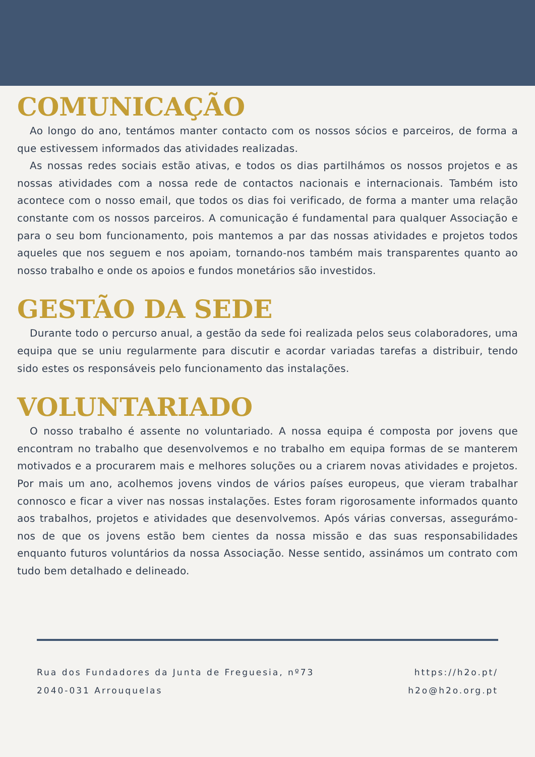COMUNICAÇÃO
Ao longo do ano, tentámos manter contacto com os nossos sócios e parceiros, de forma a que estivessem informados das atividades realizadas.
As nossas redes sociais estão ativas, e todos os dias partilhámos os nossos projetos e as nossas atividades com a nossa rede de contactos nacionais e internacionais. Também isto acontece com o nosso email, que todos os dias foi verificado, de forma a manter uma relação constante com os nossos parceiros. A comunicação é fundamental para qualquer Associação e para o seu bom funcionamento, pois mantemos a par das nossas atividades e projetos todos aqueles que nos seguem e nos apoiam, tornando-nos também mais transparentes quanto ao nosso trabalho e onde os apoios e fundos monetários são investidos.
GESTÃO DA SEDE
Durante todo o percurso anual, a gestão da sede foi realizada pelos seus colaboradores, uma equipa que se uniu regularmente para discutir e acordar variadas tarefas a distribuir, tendo sido estes os responsáveis pelo funcionamento das instalações.
VOLUNTARIADO
O nosso trabalho é assente no voluntariado. A nossa equipa é composta por jovens que encontram no trabalho que desenvolvemos e no trabalho em equipa formas de se manterem motivados e a procurarem mais e melhores soluções ou a criarem novas atividades e projetos. Por mais um ano, acolhemos jovens vindos de vários países europeus, que vieram trabalhar connosco e ficar a viver nas nossas instalações. Estes foram rigorosamente informados quanto aos trabalhos, projetos e atividades que desenvolvemos. Após várias conversas, assegurámo-nos de que os jovens estão bem cientes da nossa missão e das suas responsabilidades enquanto futuros voluntários da nossa Associação. Nesse sentido, assinámos um contrato com tudo bem detalhado e delineado.
Rua dos Fundadores da Junta de Freguesia, nº73
2040-031 Arrouquelas
https://h2o.pt/
h2o@h2o.org.pt